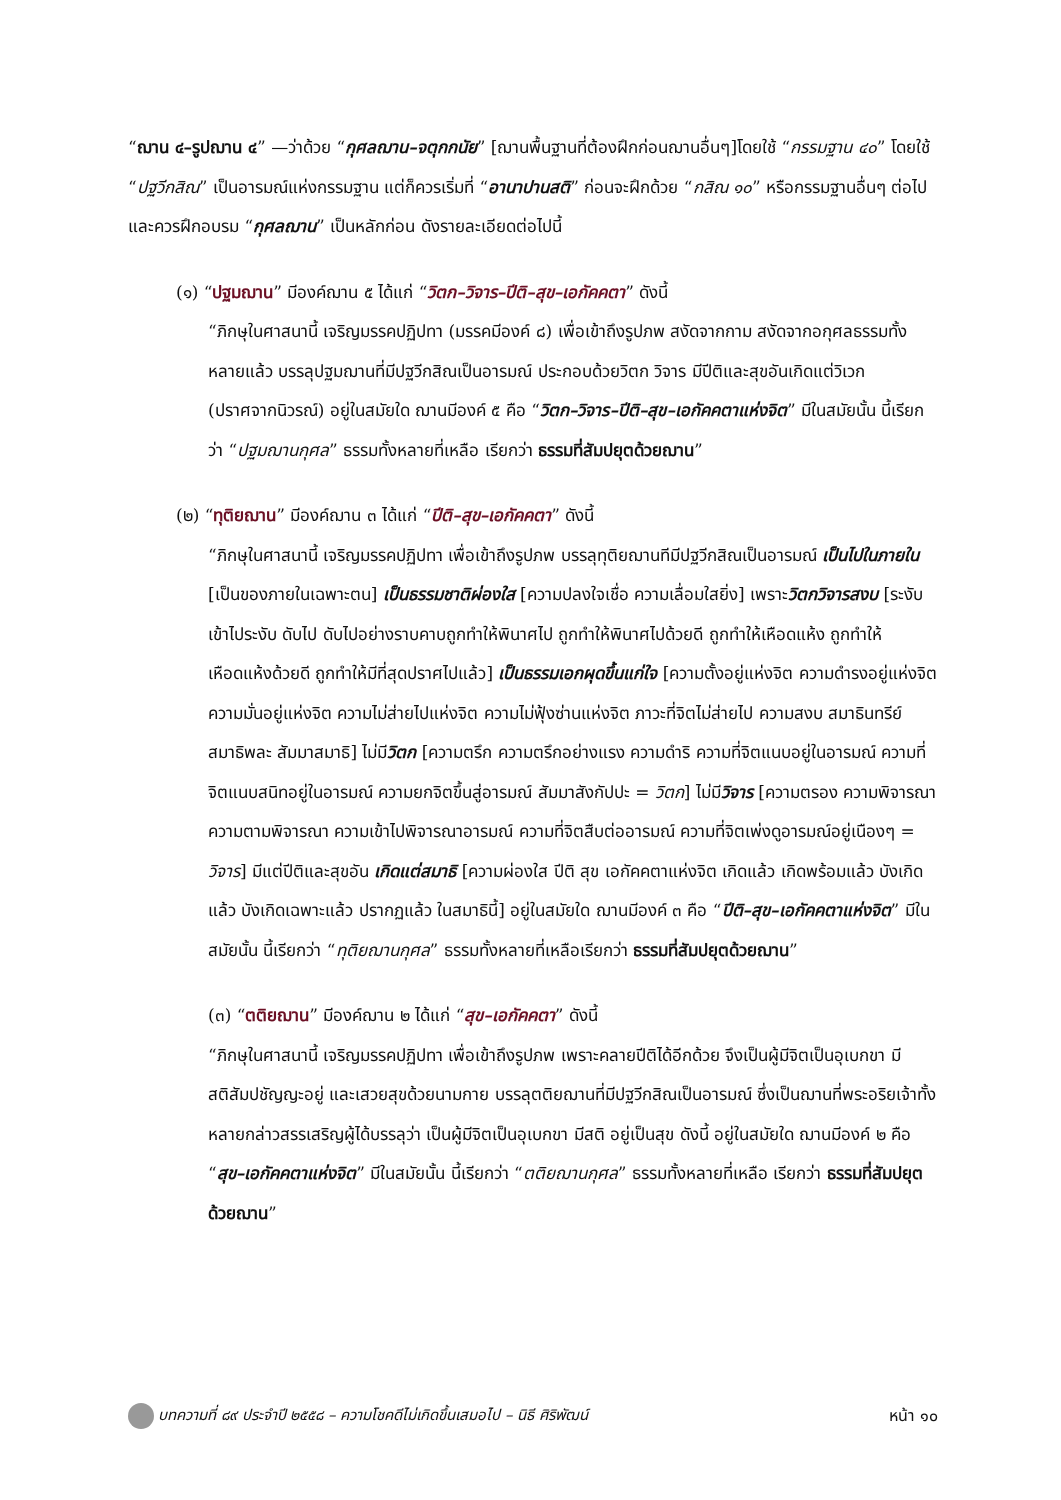“ฌาน ๔–รูปฌาน ๔” —ว่าด้วย “กุศลฌาน–จตุกกนัย” [ฌานพื้นฐานที่ต้องฝึกก่อนฌานอื่นๆ]โดยใช้ “กรรมฐาน ๔๐” โดยใช้ “ปฐวีกสิณ” เป็นอารมณ์แห่งกรรมฐาน แต่ก็ควรเริ่มที่ “อานาปานสติ” ก่อนจะฝึกด้วย “กสิณ ๑๐” หรือกรรมฐานอื่นๆ ต่อไป และควรฝึกอบรม “กุศลฌาน” เป็นหลักก่อน ดังรายละเอียดต่อไปนี้
(๑) “ปฐมฌาน” มีองค์ฌาน ๕ ได้แก่ “วิตก–วิจาร–ปีติ–สุข–เอกัคคตา” ดังนี้
“ภิกษุในศาสนานี้ เจริญมรรคปฏิปทา (มรรคมีองค์ ๘) เพื่อเข้าถึงรูปภพ สงัดจากกาม สงัดจากอกุศลธรรมทั้งหลายแล้ว บรรลุปฐมฌานที่มีปฐวีกสิณเป็นอารมณ์ ประกอบด้วยวิตก วิจาร มีปีติและสุขอันเกิดแต่วิเวก (ปราศจากนิวรณ์) อยู่ในสมัยใด ฌานมีองค์ ๕ คือ “วิตก–วิจาร–ปีติ–สุข–เอกัคคตาแห่งจิต” มีในสมัยนั้น นี้เรียกว่า “ปฐมฌานกุศล” ธรรมทั้งหลายที่เหลือ เรียกว่า ธรรมที่สัมปยุตด้วยฌาน”
(๒) “ทุติยฌาน” มีองค์ฌาน ๓ ได้แก่ “ปีติ–สุข–เอกัคคตา” ดังนี้
“ภิกษุในศาสนานี้ เจริญมรรคปฏิปทา เพื่อเข้าถึงรูปภพ บรรลุทุติยฌานทีมีปฐวีกสิณเป็นอารมณ์ เป็นไปในภายใน [เป็นของภายในเฉพาะตน] เป็นธรรมชาติผ่องใส [ความปลงใจเชื่อ ความเลื่อมใสยิ่ง] เพราะวิตกวิจารสงบ [ระงับ เข้าไประงับ ดับไป ดับไปอย่างราบคาบถูกทำให้พินาศไป ถูกทำให้พินาศไปด้วยดี ถูกทำให้เหือดแห้ง ถูกทำให้เหือดแห้งด้วยดี ถูกทำให้มีที่สุดปราศไปแล้ว] เป็นธรรมเอกผุดขึ้นแก่ใจ [ความตั้งอยู่แห่งจิต ความดำรงอยู่แห่งจิต ความมั่นอยู่แห่งจิต ความไม่ส่ายไปแห่งจิต ความไม่ฟุ้งซ่านแห่งจิต ภาวะที่จิตไม่ส่ายไป ความสงบ สมาธินทรีย์ สมาธิพละ สัมมาสมาธิ] ไม่มีวิตก [ความตรึก ความตรึกอย่างแรง ความดำริ ความที่จิตแนบอยู่ในอารมณ์ ความที่จิตแนบสนิทอยู่ในอารมณ์ ความยกจิตขึ้นสู่อารมณ์ สัมมาสังกัปปะ = วิตก] ไม่มีวิจาร [ความตรอง ความพิจารณา ความตามพิจารณา ความเข้าไปพิจารณาอารมณ์ ความที่จิตสืบต่ออารมณ์ ความที่จิตเพ่งดูอารมณ์อยู่เนืองๆ = วิจาร] มีแต่ปีติและสุขอัน เกิดแต่สมาธิ [ความผ่องใส ปีติ สุข เอกัคคตาแห่งจิต เกิดแล้ว เกิดพร้อมแล้ว บังเกิดแล้ว บังเกิดเฉพาะแล้ว ปรากฏแล้ว ในสมาธินี้] อยู่ในสมัยใด ฌานมีองค์ ๓ คือ “ปีติ–สุข–เอกัคคตาแห่งจิต” มีในสมัยนั้น นี้เรียกว่า “ทุติยฌานกุศล” ธรรมทั้งหลายที่เหลือเรียกว่า ธรรมที่สัมปยุตด้วยฌาน”
(๓) “ตติยฌาน” มีองค์ฌาน ๒ ได้แก่ “สุข–เอกัคคตา” ดังนี้
“ภิกษุในศาสนานี้ เจริญมรรคปฏิปทา เพื่อเข้าถึงรูปภพ เพราะคลายปีติได้อีกด้วย จึงเป็นผู้มีจิตเป็นอุเบกขา มีสติสัมปชัญญะอยู่ และเสวยสุขด้วยนามกาย บรรลุตติยฌานที่มีปฐวีกสิณเป็นอารมณ์ ซึ่งเป็นฌานที่พระอริยเจ้าทั้งหลายกล่าวสรรเสริญผู้ได้บรรลุว่า เป็นผู้มีจิตเป็นอุเบกขา มีสติ อยู่เป็นสุข ดังนี้ อยู่ในสมัยใด ฌานมีองค์ ๒ คือ “สุข–เอกัคคตาแห่งจิต” มีในสมัยนั้น นี้เรียกว่า “ตติยฌานกุศล” ธรรมทั้งหลายที่เหลือ เรียกว่า ธรรมที่สัมปยุตด้วยฌาน”
บทความที่ ๘๙ ประจำปี ๒๕๕๘ – ความโชคดีไม่เกิดขึ้นเสมอไป – นิธี ศิริพัฒน์ หน้า ๑๐